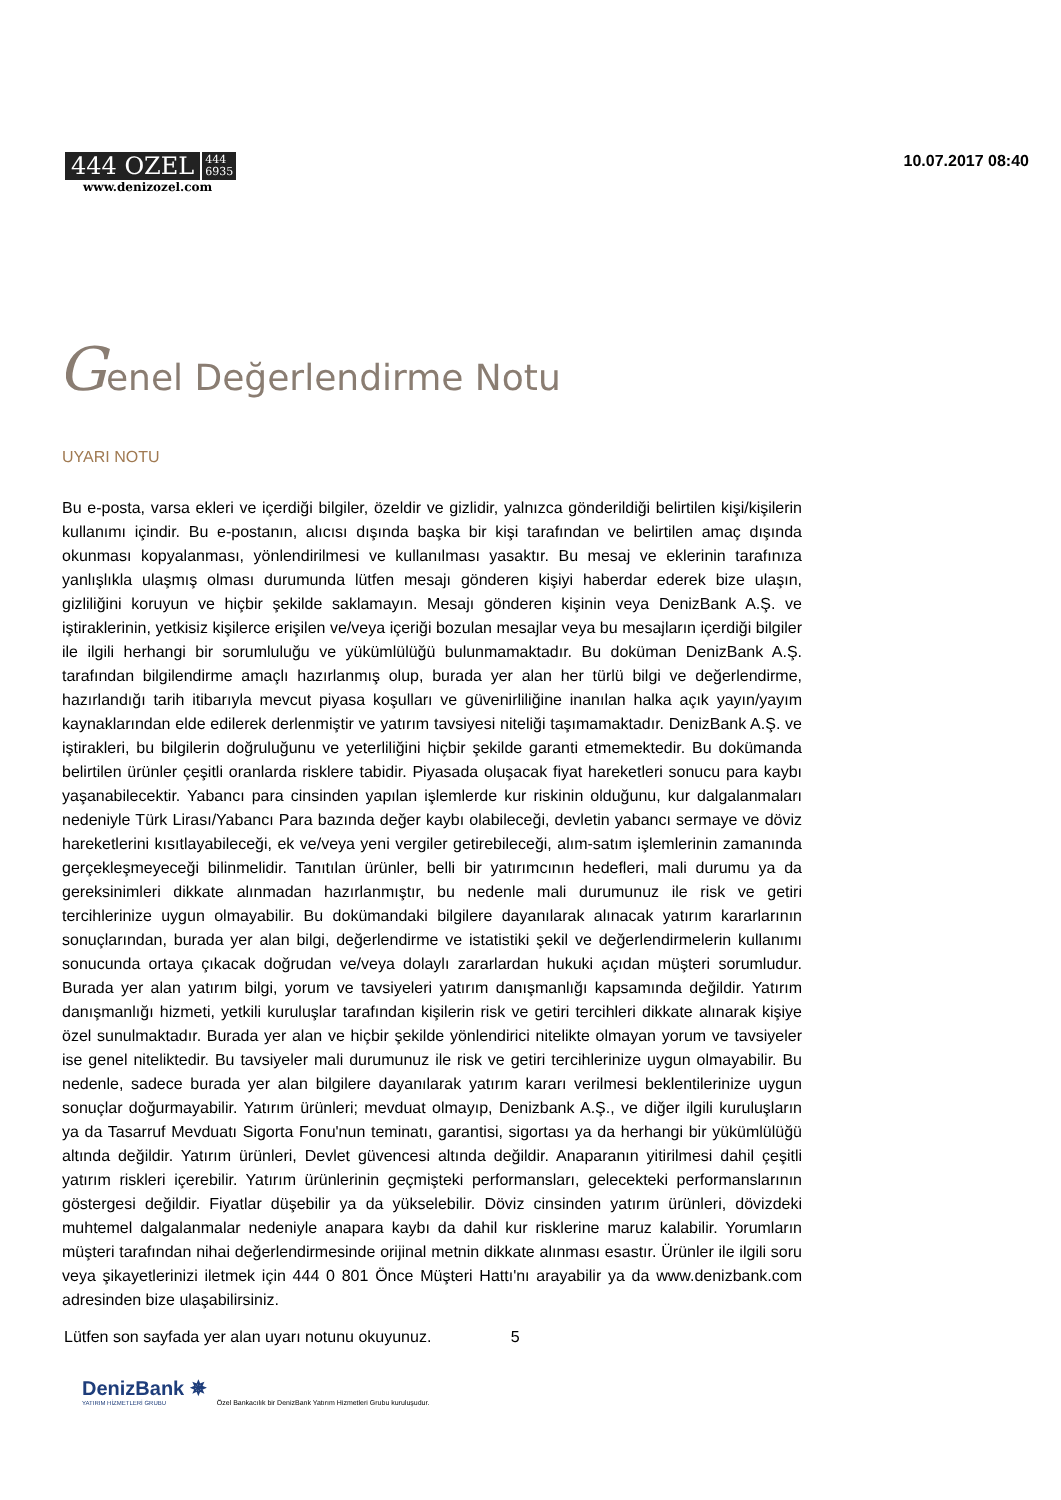444 OZEL 444
6935
www.denizozel.com
10.07.2017 08:40
Genel Değerlendirme Notu
UYARI NOTU
Bu e-posta, varsa ekleri ve içerdiği bilgiler, özeldir ve gizlidir, yalnızca gönderildiği belirtilen kişi/kişilerin kullanımı içindir. Bu e-postanın, alıcısı dışında başka bir kişi tarafından ve belirtilen amaç dışında okunması kopyalanması, yönlendirilmesi ve kullanılması yasaktır. Bu mesaj ve eklerinin tarafınıza yanlışlıkla ulaşmış olması durumunda lütfen mesajı gönderen kişiyi haberdar ederek bize ulaşın, gizliliğini koruyun ve hiçbir şekilde saklamayın. Mesajı gönderen kişinin veya DenizBank A.Ş. ve iştiraklerinin, yetkisiz kişilerce erişilen ve/veya içeriği bozulan mesajlar veya bu mesajların içerdiği bilgiler ile ilgili herhangi bir sorumluluğu ve yükümlülüğü bulunmamaktadır. Bu doküman DenizBank A.Ş. tarafından bilgilendirme amaçlı hazırlanmış olup, burada yer alan her türlü bilgi ve değerlendirme, hazırlandığı tarih itibarıyla mevcut piyasa koşulları ve güvenirliliğine inanılan halka açık yayın/yayım kaynaklarından elde edilerek derlenmiştir ve yatırım tavsiyesi niteliği taşımamaktadır. DenizBank A.Ş. ve iştirakleri, bu bilgilerin doğruluğunu ve yeterliliğini hiçbir şekilde garanti etmemektedir. Bu dokümanda belirtilen ürünler çeşitli oranlarda risklere tabidir. Piyasada oluşacak fiyat hareketleri sonucu para kaybı yaşanabilecektir. Yabancı para cinsinden yapılan işlemlerde kur riskinin olduğunu, kur dalgalanmaları nedeniyle Türk Lirası/Yabancı Para bazında değer kaybı olabileceği, devletin yabancı sermaye ve döviz hareketlerini kısıtlayabileceği, ek ve/veya yeni vergiler getirebileceği, alım-satım işlemlerinin zamanında gerçekleşmeyeceği bilinmelidir. Tanıtılan ürünler, belli bir yatırımcının hedefleri, mali durumu ya da gereksinimleri dikkate alınmadan hazırlanmıştır, bu nedenle mali durumunuz ile risk ve getiri tercihlerinize uygun olmayabilir. Bu dokümandaki bilgilere dayanılarak alınacak yatırım kararlarının sonuçlarından, burada yer alan bilgi, değerlendirme ve istatistiki şekil ve değerlendirmelerin kullanımı sonucunda ortaya çıkacak doğrudan ve/veya dolaylı zararlardan hukuki açıdan müşteri sorumludur. Burada yer alan yatırım bilgi, yorum ve tavsiyeleri yatırım danışmanlığı kapsamında değildir. Yatırım danışmanlığı hizmeti, yetkili kuruluşlar tarafından kişilerin risk ve getiri tercihleri dikkate alınarak kişiye özel sunulmaktadır. Burada yer alan ve hiçbir şekilde yönlendirici nitelikte olmayan yorum ve tavsiyeler ise genel niteliktedir. Bu tavsiyeler mali durumunuz ile risk ve getiri tercihlerinize uygun olmayabilir. Bu nedenle, sadece burada yer alan bilgilere dayanılarak yatırım kararı verilmesi beklentilerinize uygun sonuçlar doğurmayabilir. Yatırım ürünleri; mevduat olmayıp, Denizbank A.Ş., ve diğer ilgili kuruluşların ya da Tasarruf Mevduatı Sigorta Fonu'nun teminatı, garantisi, sigortası ya da herhangi bir yükümlülüğü altında değildir. Yatırım ürünleri, Devlet güvencesi altında değildir. Anaparanın yitirilmesi dahil çeşitli yatırım riskleri içerebilir. Yatırım ürünlerinin geçmişteki performansları, gelecekteki performanslarının göstergesi değildir. Fiyatlar düşebilir ya da yükselebilir. Döviz cinsinden yatırım ürünleri, dövizdeki muhtemel dalgalanmalar nedeniyle anapara kaybı da dahil kur risklerine maruz kalabilir. Yorumların müşteri tarafından nihai değerlendirmesinde orijinal metnin dikkate alınması esastır. Ürünler ile ilgili soru veya şikayetlerinizi iletmek için 444 0 801 Önce Müşteri Hattı'nı arayabilir ya da www.denizbank.com adresinden bize ulaşabilirsiniz.
Lütfen son sayfada yer alan uyarı notunu okuyunuz. 5
DenizBank ✵
YATIRIM HİZMETLERİ GRUBU
Özel Bankacılık bir DenizBank Yatırım Hizmetleri Grubu kuruluşudur.